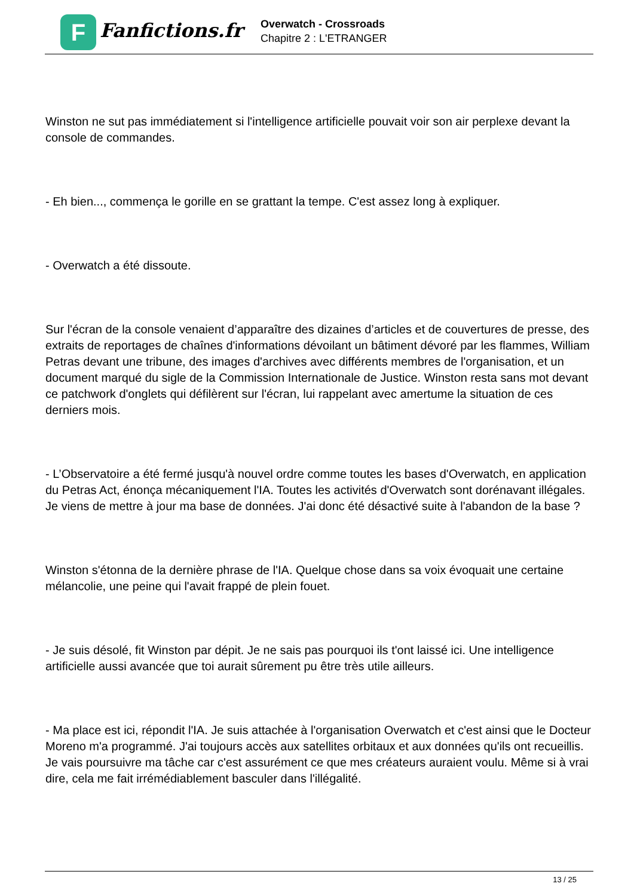F
Fanfictions.fr
Overwatch - Crossroads
Chapitre 2 : L'ETRANGER
Winston ne sut pas immédiatement si l'intelligence artificielle pouvait voir son air perplexe devant la console de commandes.
- Eh bien..., commença le gorille en se grattant la tempe. C'est assez long à expliquer.
- Overwatch a été dissoute.
Sur l'écran de la console venaient d’apparaître des dizaines d’articles et de couvertures de presse, des extraits de reportages de chaînes d'informations dévoilant un bâtiment dévoré par les flammes, William Petras devant une tribune, des images d'archives avec différents membres de l'organisation, et un document marqué du sigle de la Commission Internationale de Justice. Winston resta sans mot devant ce patchwork d'onglets qui défilèrent sur l'écran, lui rappelant avec amertume la situation de ces derniers mois.
- L’Observatoire a été fermé jusqu'à nouvel ordre comme toutes les bases d'Overwatch, en application du Petras Act, énonça mécaniquement l'IA. Toutes les activités d'Overwatch sont dorénavant illégales. Je viens de mettre à jour ma base de données. J'ai donc été désactivé suite à l'abandon de la base ?
Winston s'étonna de la dernière phrase de l'IA. Quelque chose dans sa voix évoquait une certaine mélancolie, une peine qui l'avait frappé de plein fouet.
- Je suis désolé, fit Winston par dépit. Je ne sais pas pourquoi ils t'ont laissé ici. Une intelligence artificielle aussi avancée que toi aurait sûrement pu être très utile ailleurs.
- Ma place est ici, répondit l'IA. Je suis attachée à l'organisation Overwatch et c'est ainsi que le Docteur Moreno m'a programmé. J'ai toujours accès aux satellites orbitaux et aux données qu'ils ont recueillis. Je vais poursuivre ma tâche car c'est assurément ce que mes créateurs auraient voulu. Même si à vrai dire, cela me fait irrémédiablement basculer dans l'illégalité.
13 / 25